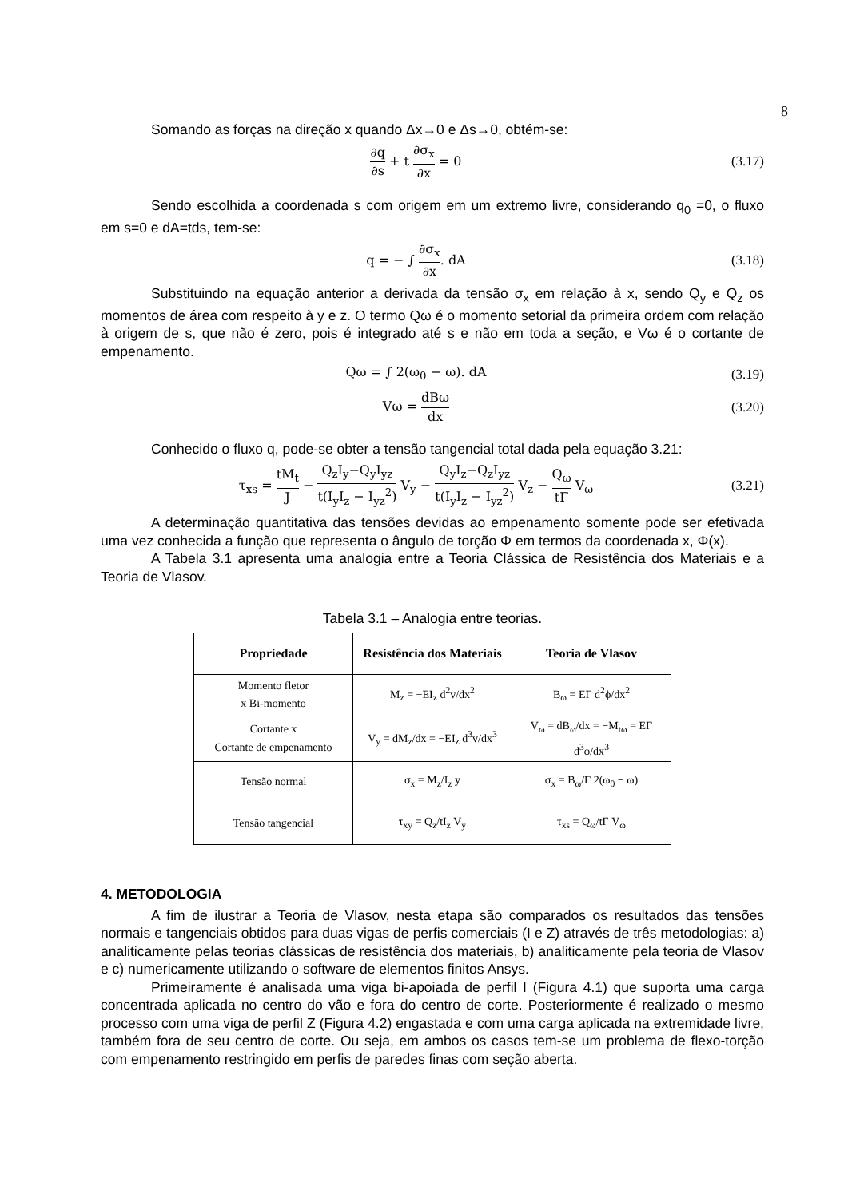8
Somando as forças na direção x quando Δx→0 e Δs→0, obtém-se:
∂q ∂s + t ∂σ<sub>x</sub> ∂x = 0 (3.17)
Sendo escolhida a coordenada s com origem em um extremo livre, considerando q<sub>0</sub> =0, o fluxo em s=0 e dA=tds, tem-se:
q = − ∫ ∂σ<sub>x</sub> ∂x. dA (3.18)
Substituindo na equação anterior a derivada da tensão σ<sub>x</sub> em relação à x, sendo Q<sub>y</sub> e Q<sub>z</sub> os momentos de área com respeito à y e z. O termo Qω é o momento setorial da primeira ordem com relação à origem de s, que não é zero, pois é integrado até s e não em toda a seção, e Vω é o cortante de empenamento.
Qω = ∫ 2(ω<sub>0</sub> − ω). dA (3.19)
Vω = dBω dx (3.20)
Conhecido o fluxo q, pode-se obter a tensão tangencial total dada pela equação 3.21:
τ<sub>xs</sub> = tM<sub>t</sub> J − Q<sub>z</sub>I<sub>y</sub>−Q<sub>y</sub>I<sub>yz</sub> t(I<sub>y</sub>I<sub>z</sub> − I<sub>yz</sub><sup>2</sup>) V<sub>y</sub> − Q<sub>y</sub>I<sub>z</sub>−Q<sub>z</sub>I<sub>yz</sub> t(I<sub>y</sub>I<sub>z</sub> − I<sub>yz</sub><sup>2</sup>) V<sub>z</sub> − Q<sub>ω</sub> tΓ V<sub>ω</sub>
(3.21)
A determinação quantitativa das tensões devidas ao empenamento somente pode ser efetivada uma vez conhecida a função que representa o ângulo de torção Φ em termos da coordenada x, Φ(x).
A Tabela 3.1 apresenta uma analogia entre a Teoria Clássica de Resistência dos Materiais e a Teoria de Vlasov.
Tabela 3.1 – Analogia entre teorias.
| Propriedade | Resistência dos Materiais | Teoria de Vlasov |
| --- | --- | --- |
| Momento fletor x Bi-momento | M<sub>z</sub> = −EI<sub>z</sub> d<sup>2</sup>v/dx<sup>2</sup> | B<sub>ω</sub> = EΓ d<sup>2</sup>ϕ/dx<sup>2</sup> |
| Cortante x Cortante de empenamento | V<sub>y</sub> = dM<sub>z</sub>/dx = −EI<sub>z</sub> d<sup>3</sup>v/dx<sup>3</sup> | V<sub>ω</sub> = dB<sub>ω</sub>/dx = −M<sub>tω</sub> = EΓ d<sup>3</sup>ϕ/dx<sup>3</sup> |
| Tensão normal | σ<sub>x</sub> = M<sub>z</sub>/I<sub>z</sub> y | σ<sub>x</sub> = B<sub>ω</sub>/Γ 2(ω<sub>0</sub> − ω) |
| Tensão tangencial | τ<sub>xy</sub> = Q<sub>z</sub>/tI<sub>z</sub> V<sub>y</sub> | τ<sub>xs</sub> = Q<sub>ω</sub>/tΓ V<sub>ω</sub> |
4. METODOLOGIA
A fim de ilustrar a Teoria de Vlasov, nesta etapa são comparados os resultados das tensões normais e tangenciais obtidos para duas vigas de perfis comerciais (I e Z) através de três metodologias: a) analiticamente pelas teorias clássicas de resistência dos materiais, b) analiticamente pela teoria de Vlasov e c) numericamente utilizando o software de elementos finitos Ansys.
Primeiramente é analisada uma viga bi-apoiada de perfil I (Figura 4.1) que suporta uma carga concentrada aplicada no centro do vão e fora do centro de corte. Posteriormente é realizado o mesmo processo com uma viga de perfil Z (Figura 4.2) engastada e com uma carga aplicada na extremidade livre, também fora de seu centro de corte. Ou seja, em ambos os casos tem-se um problema de flexo-torção com empenamento restringido em perfis de paredes finas com seção aberta.